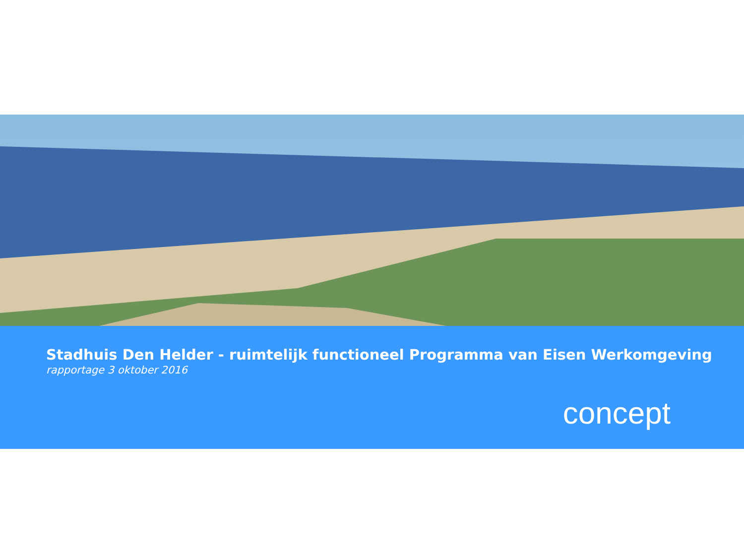Stadhuis Den Helder - ruimtelijk functioneel Programma van Eisen Werkomgeving
rapportage 3 oktober 2016
concept